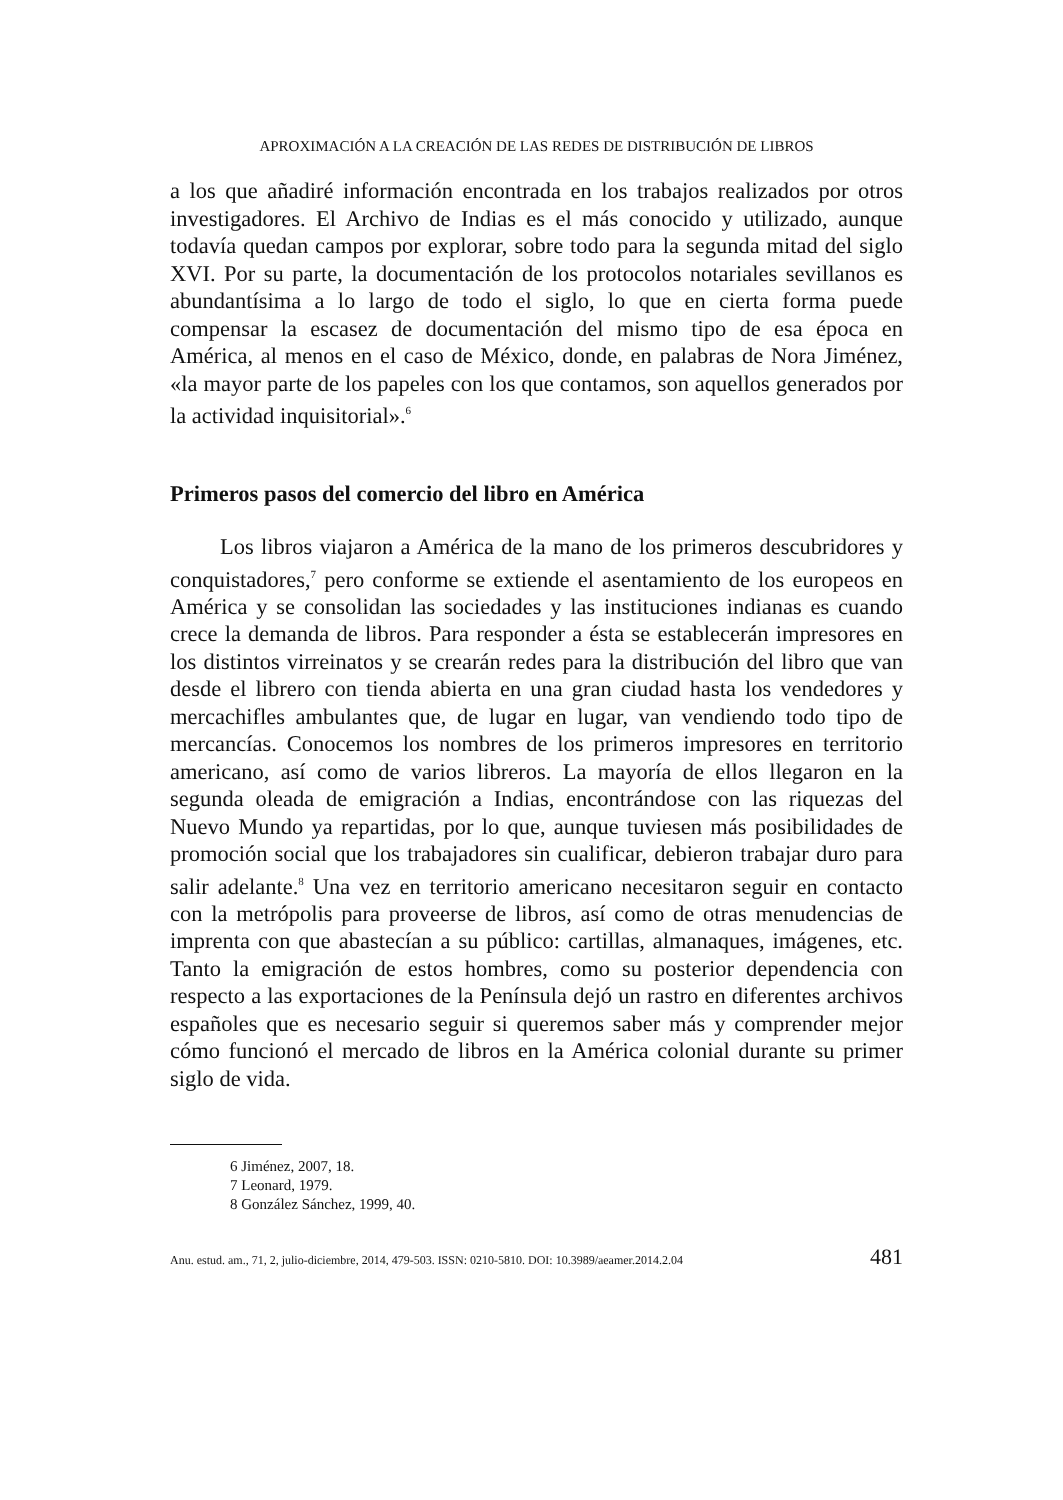APROXIMACIÓN A LA CREACIÓN DE LAS REDES DE DISTRIBUCIÓN DE LIBROS
a los que añadiré información encontrada en los trabajos realizados por otros investigadores. El Archivo de Indias es el más conocido y utilizado, aunque todavía quedan campos por explorar, sobre todo para la segunda mitad del siglo XVI. Por su parte, la documentación de los protocolos notariales sevillanos es abundantísima a lo largo de todo el siglo, lo que en cierta forma puede compensar la escasez de documentación del mismo tipo de esa época en América, al menos en el caso de México, donde, en palabras de Nora Jiménez, «la mayor parte de los papeles con los que contamos, son aquellos generados por la actividad inquisitorial».<sup>6</sup>
Primeros pasos del comercio del libro en América
Los libros viajaron a América de la mano de los primeros descubridores y conquistadores,<sup>7</sup> pero conforme se extiende el asentamiento de los europeos en América y se consolidan las sociedades y las instituciones indianas es cuando crece la demanda de libros. Para responder a ésta se establecerán impresores en los distintos virreinatos y se crearán redes para la distribución del libro que van desde el librero con tienda abierta en una gran ciudad hasta los vendedores y mercachifles ambulantes que, de lugar en lugar, van vendiendo todo tipo de mercancías. Conocemos los nombres de los primeros impresores en territorio americano, así como de varios libreros. La mayoría de ellos llegaron en la segunda oleada de emigración a Indias, encontrándose con las riquezas del Nuevo Mundo ya repartidas, por lo que, aunque tuviesen más posibilidades de promoción social que los trabajadores sin cualificar, debieron trabajar duro para salir adelante.<sup>8</sup> Una vez en territorio americano necesitaron seguir en contacto con la metrópolis para proveerse de libros, así como de otras menudencias de imprenta con que abastecían a su público: cartillas, almanaques, imágenes, etc. Tanto la emigración de estos hombres, como su posterior dependencia con respecto a las exportaciones de la Península dejó un rastro en diferentes archivos españoles que es necesario seguir si queremos saber más y comprender mejor cómo funcionó el mercado de libros en la América colonial durante su primer siglo de vida.
6 Jiménez, 2007, 18.
7 Leonard, 1979.
8 González Sánchez, 1999, 40.
Anu. estud. am., 71, 2, julio-diciembre, 2014, 479-503. ISSN: 0210-5810. DOI: 10.3989/aeamer.2014.2.04 481